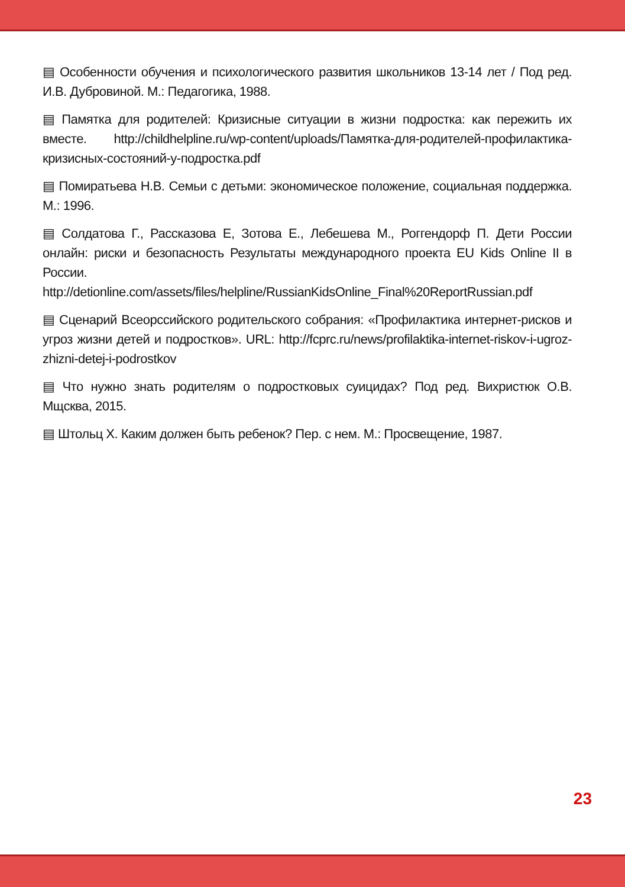▤ Особенности обучения и психологического развития школьников 13-14 лет / Под ред. И.В. Дубровиной. М.: Педагогика, 1988.
▤ Памятка для родителей: Кризисные ситуации в жизни подростка: как пережить их вместе. http://childhelpline.ru/wp-content/uploads/Памятка-для-родителей-профилактика-кризисных-состояний-у-подростка.pdf
▤ Помиратьева Н.В. Семьи с детьми: экономическое положение, социальная поддержка. М.: 1996.
▤ Солдатова Г., Рассказова Е, Зотова Е., Лебешева М., Роггендорф П. Дети России онлайн: риски и безопасность Результаты международного проекта EU Kids Online II в России.
http://detionline.com/assets/files/helpline/RussianKidsOnline_Final%20ReportRussian.pdf
▤ Сценарий Всеорссийского родительского собрания: «Профилактика интернет-рисков и угроз жизни детей и подростков». URL: http://fcprc.ru/news/profilaktika-internet-riskov-i-ugroz-zhizni-detej-i-podrostkov
▤ Что нужно знать родителям о подростковых суицидах? Под ред. Вихристюк О.В. Мщсква, 2015.
▤ Штольц Х. Каким должен быть ребенок? Пер. с нем. М.: Просвещение, 1987.
23